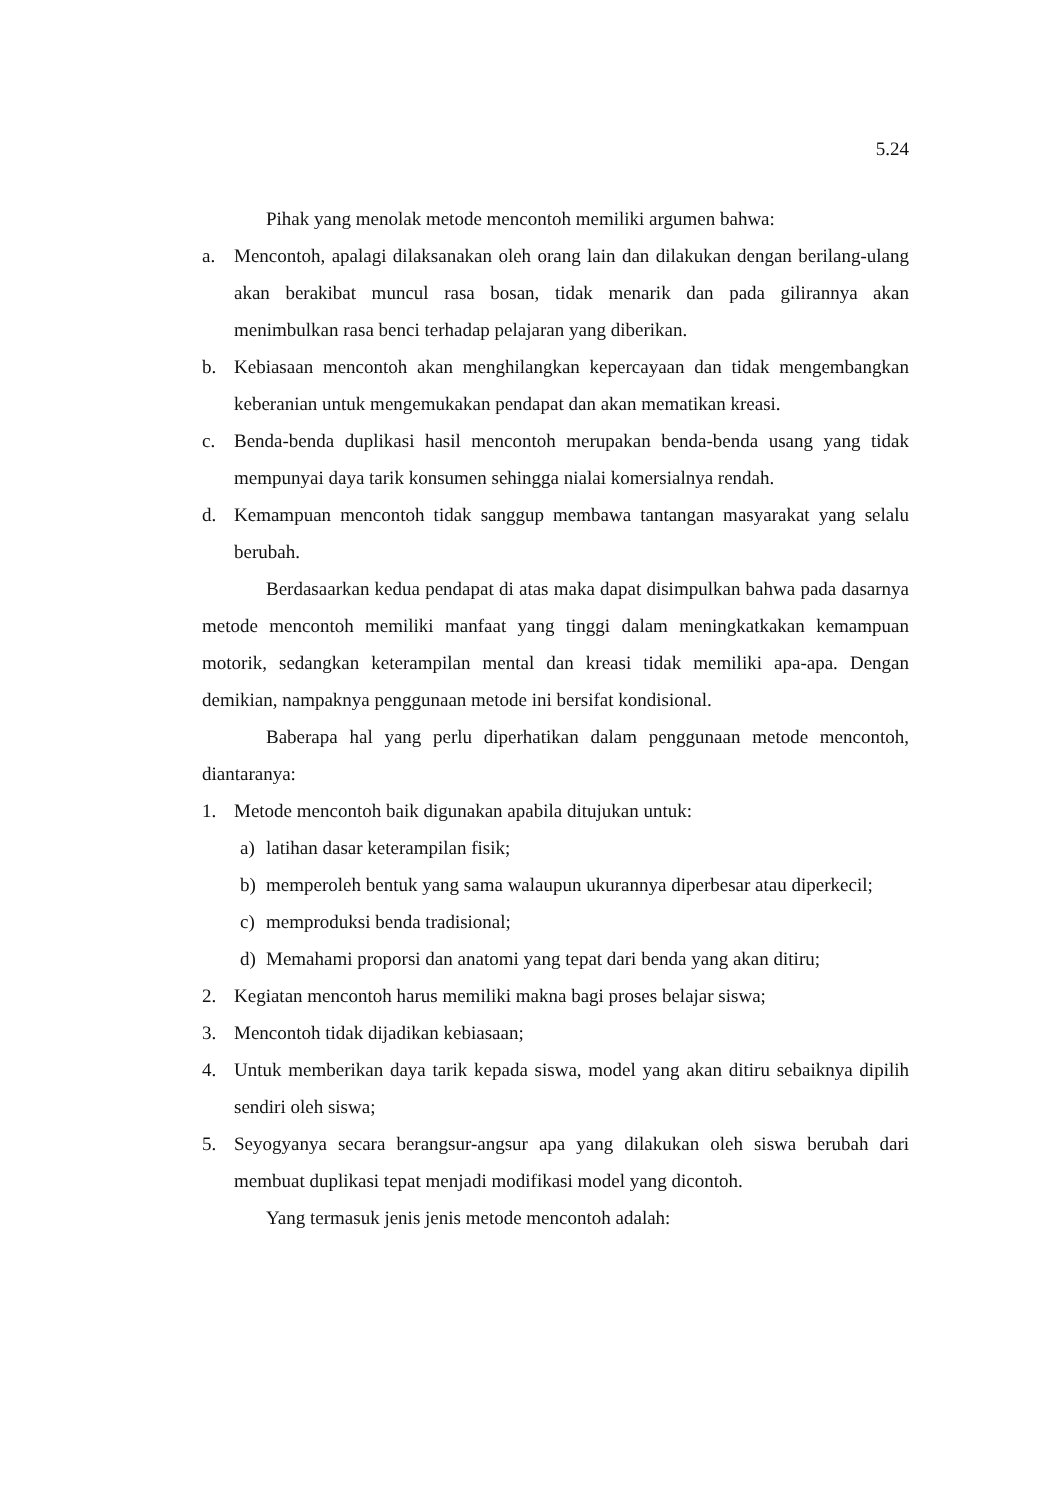5.24
Pihak yang menolak metode mencontoh memiliki argumen bahwa:
a. Mencontoh, apalagi dilaksanakan oleh orang lain dan dilakukan dengan berilang-ulang akan berakibat muncul rasa bosan, tidak menarik dan pada gilirannya akan menimbulkan rasa benci terhadap pelajaran yang diberikan.
b. Kebiasaan mencontoh akan menghilangkan kepercayaan dan tidak mengembangkan keberanian untuk mengemukakan pendapat dan akan mematikan kreasi.
c. Benda-benda duplikasi hasil mencontoh merupakan benda-benda usang yang tidak mempunyai daya tarik konsumen sehingga nialai komersialnya rendah.
d. Kemampuan mencontoh tidak sanggup membawa tantangan masyarakat yang selalu berubah.
Berdasaarkan kedua pendapat di atas maka dapat disimpulkan bahwa pada dasarnya metode mencontoh memiliki manfaat yang tinggi dalam meningkatkakan kemampuan motorik, sedangkan keterampilan mental dan kreasi tidak memiliki apa-apa. Dengan demikian, nampaknya penggunaan metode ini bersifat kondisional.
Baberapa hal yang perlu diperhatikan dalam penggunaan metode mencontoh, diantaranya:
1. Metode mencontoh baik digunakan apabila ditujukan untuk:
a) latihan dasar keterampilan fisik;
b) memperoleh bentuk yang sama walaupun ukurannya diperbesar atau diperkecil;
c) memproduksi benda tradisional;
d) Memahami proporsi dan anatomi yang tepat dari benda yang akan ditiru;
2. Kegiatan mencontoh harus memiliki makna bagi proses belajar siswa;
3. Mencontoh tidak dijadikan kebiasaan;
4. Untuk memberikan daya tarik kepada siswa, model yang akan ditiru sebaiknya dipilih sendiri oleh siswa;
5. Seyogyanya secara berangsur-angsur apa yang dilakukan oleh siswa berubah dari membuat duplikasi tepat menjadi modifikasi model yang dicontoh.
Yang termasuk jenis jenis metode mencontoh adalah: